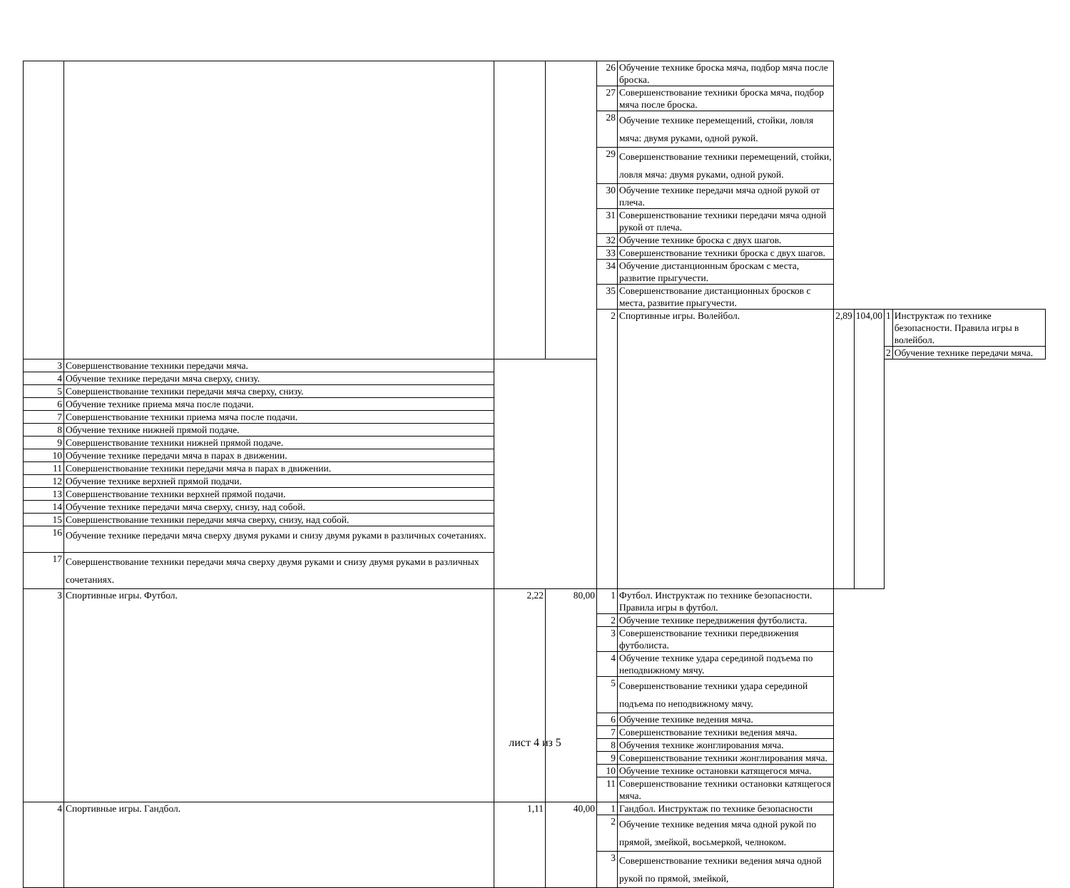| | | | | 26 | Обучение технике броска мяча, подбор мяча после броска. | | | | |
| | | | | 27 | Совершенствование техники броска мяча, подбор мяча после броска. | | | | |
| | | | | 28 | Обучение технике перемещений, стойки, ловля мяча: двумя руками, одной рукой. | | | | |
| | | | | 29 | Совершенствование техники перемещений, стойки, ловля мяча: двумя руками, одной рукой. | | | | |
| | | | | 30 | Обучение технике передачи мяча одной рукой от плеча. | | | | |
| | | | | 31 | Совершенствование техники передачи мяча одной рукой от плеча. | | | | |
| | | | | 32 | Обучение технике броска с двух шагов. | | | | |
| | | | | 33 | Совершенствование техники броска с двух шагов. | | | | |
| | | | | 34 | Обучение дистанционным броскам с места, развитие прыгучести. | | | | |
| | | | | 35 | Совершенствование дистанционных бросков с места, развитие прыгучести. | | | | |
| | | | | 2 | Спортивные игры. Волейбол. | 2,89 | 104,00 | 1 | Инструктаж по технике безопасности. Правила игры в волейбол. |
| | | | | | | | | 2 | Обучение технике передачи мяча. |
| 3 | Совершенствование техники передачи мяча. | | | | | | | | |
| 4 | Обучение технике передачи мяча сверху, снизу. | | | | | | | | |
| 5 | Совершенствование техники передачи мяча сверху, снизу. | | | | | | | | |
| 6 | Обучение технике приема мяча после подачи. | | | | | | | | |
| 7 | Совершенствование техники приема мяча после подачи. | | | | | | | | |
| 8 | Обучение технике нижней прямой подаче. | | | | | | | | |
| 9 | Совершенствование техники нижней прямой подаче. | | | | | | | | |
| 10 | Обучение технике передачи мяча в парах в движении. | | | | | | | | |
| 11 | Совершенствование техники передачи мяча в парах в движении. | | | | | | | | |
| 12 | Обучение технике верхней прямой подачи. | | | | | | | | |
| 13 | Совершенствование техники верхней прямой подачи. | | | | | | | | |
| 14 | Обучение технике передачи мяча сверху, снизу, над собой. | | | | | | | | |
| 15 | Совершенствование техники передачи мяча сверху, снизу, над собой. | | | | | | | | |
| 16 | Обучение технике передачи мяча сверху двумя руками и снизу двумя руками в различных сочетаниях. | | | | | | | | |
| 17 | Совершенствование техники передачи мяча сверху двумя руками и снизу двумя руками в различных сочетаниях. | | | | | | | | |
| 3 | Спортивные игры. Футбол. | 2,22 | 80,00 | 1 | Футбол. Инструктаж по технике безопасности. Правила игры в футбол. | | | | |
| | | | | 2 | Обучение технике передвижения футболиста. | | | | |
| | | | | 3 | Совершенствование техники передвижения футболиста. | | | | |
| | | | | 4 | Обучение технике удара серединой подъема по неподвижному мячу. | | | | |
| | | | | 5 | Совершенствование техники удара серединой подъема по неподвижному мячу. | | | | |
| | | | | 6 | Обучение технике ведения мяча. | | | | |
| | | | | 7 | Совершенствование техники ведения мяча. | | | | |
| | | | | 8 | Обучения технике жонглирования мяча. | | | | |
| | | | | 9 | Совершенствование техники жонглирования мяча. | | | | |
| | | | | 10 | Обучение технике остановки катящегося мяча. | | | | |
| | | | | 11 | Совершенствование техники остановки катящегося мяча. | | | | |
| 4 | Спортивные игры. Гандбол. | 1,11 | 40,00 | 1 | Гандбол. Инструктаж по технике безопасности | | | | |
| | | | | 2 | Обучение технике ведения мяча одной рукой по прямой, змейкой, восьмеркой, челноком. | | | | |
| | | | | 3 | Совершенствование техники ведения мяча одной рукой по прямой, змейкой, | | | | |
лист 4 из 5